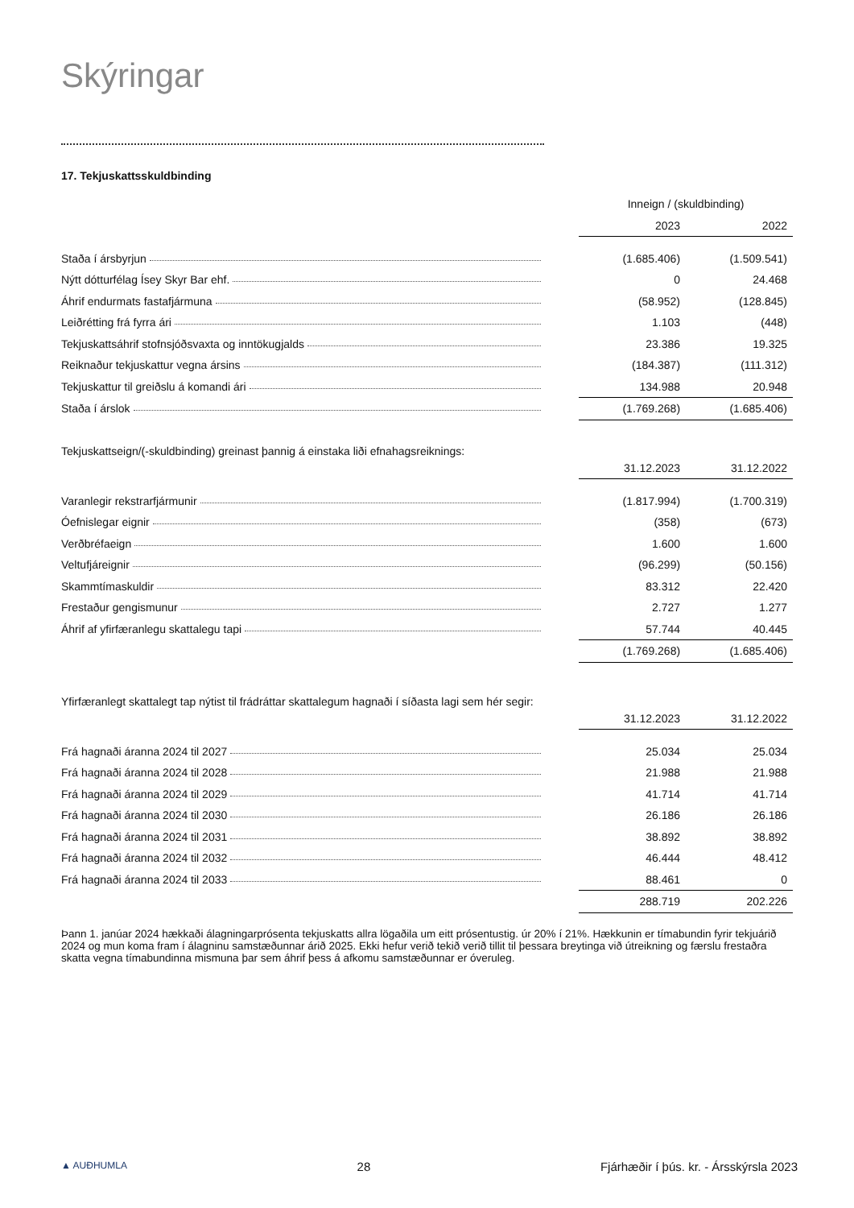Skýringar
17. Tekjuskattsskuldbinding
| | | Inneign / (skuldbinding) | |
| | | 2023 | 2022 |
| Staða í ársbyrjun | | (1.685.406) | (1.509.541) |
| Nýtt dótturfélag Ísey Skyr Bar ehf. | | 0 | 24.468 |
| Áhrif endurmats fastafjármuna | | (58.952) | (128.845) |
| Leiðrétting frá fyrra ári | | 1.103 | (448) |
| Tekjuskattsáhrif stofnsjóðsvaxta og inntökugjalds | | 23.386 | 19.325 |
| Reiknaður tekjuskattur vegna ársins | | (184.387) | (111.312) |
| Tekjuskattur til greiðslu á komandi ári | | 134.988 | 20.948 |
| Staða í árslok | | (1.769.268) | (1.685.406) |
Tekjuskattseign/(-skuldbinding) greinast þannig á einstaka liði efnahagsreiknings:
| | | 31.12.2023 | 31.12.2022 |
| Varanlegir rekstrarfjármunir | | (1.817.994) | (1.700.319) |
| Óefnislegar eignir | | (358) | (673) |
| Verðbréfaeign | | 1.600 | 1.600 |
| Veltufjáreignir | | (96.299) | (50.156) |
| Skammtímaskuldir | | 83.312 | 22.420 |
| Frestaður gengismunur | | 2.727 | 1.277 |
| Áhrif af yfirfæranlegu skattalegu tapi | | 57.744 | 40.445 |
| | | (1.769.268) | (1.685.406) |
Yfirfæranlegt skattalegt tap nýtist til frádráttar skattalegum hagnaði í síðasta lagi sem hér segir:
| | | 31.12.2023 | 31.12.2022 |
| Frá hagnaði áranna 2024 til 2027 | | 25.034 | 25.034 |
| Frá hagnaði áranna 2024 til 2028 | | 21.988 | 21.988 |
| Frá hagnaði áranna 2024 til 2029 | | 41.714 | 41.714 |
| Frá hagnaði áranna 2024 til 2030 | | 26.186 | 26.186 |
| Frá hagnaði áranna 2024 til 2031 | | 38.892 | 38.892 |
| Frá hagnaði áranna 2024 til 2032 | | 46.444 | 48.412 |
| Frá hagnaði áranna 2024 til 2033 | | 88.461 | 0 |
| | | 288.719 | 202.226 |
Þann 1. janúar 2024 hækkaði álagningarprósenta tekjuskatts allra lögaðila um eitt prósentustig. úr 20% í 21%. Hækkunin er tímabundin fyrir tekjuárið 2024 og mun koma fram í álagninu samstæðunnar árið 2025. Ekki hefur verið tekið verið tillit til þessara breytinga við útreikning og færslu frestaðra skatta vegna tímabundinna mismuna þar sem áhrif þess á afkomu samstæðunnar er óveruleg.
▲ AUÐHUMLA 28 Fjárhæðir í þús. kr. - Ársskýrsla 2023